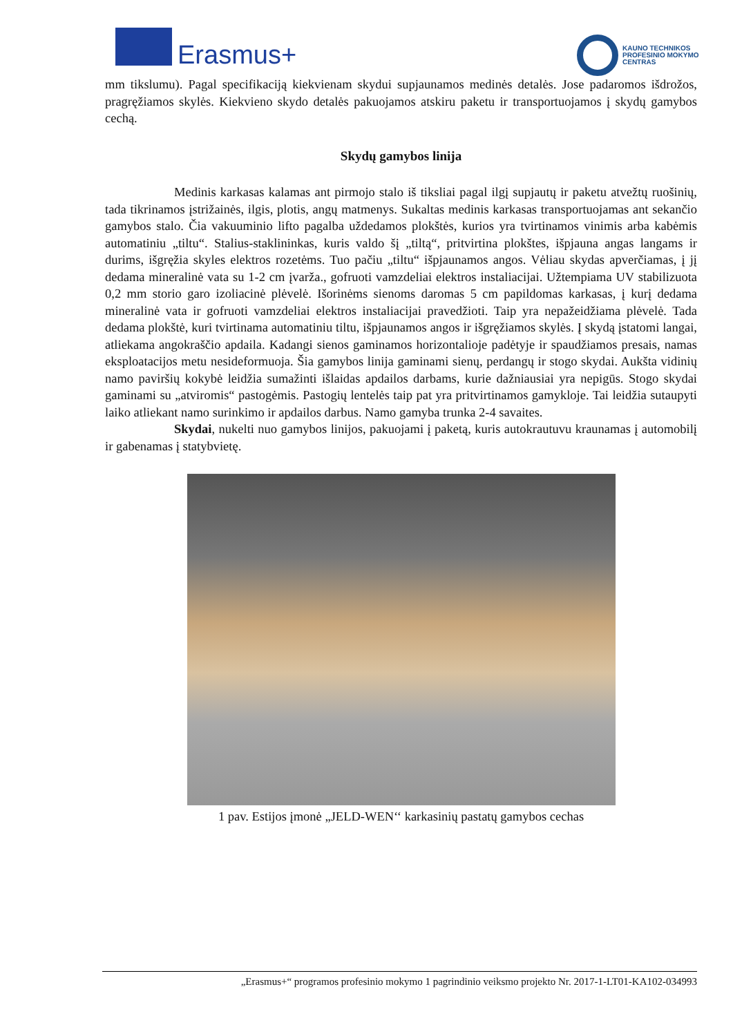Erasmus+
KAUNO TECHNIKOS
PROFESINIO MOKYMO
CENTRAS
mm tikslumu). Pagal specifikaciją kiekvienam skydui supjaunamos medinės detalės. Jose padaromos išdrožos, pragręžiamos skylės. Kiekvieno skydo detalės pakuojamos atskiru paketu ir transportuojamos į skydų gamybos cechą.
Skydų gamybos linija
Medinis karkasas kalamas ant pirmojo stalo iš tiksliai pagal ilgį supjautų ir paketu atvežtų ruošinių, tada tikrinamos įstrižainės, ilgis, plotis, angų matmenys. Sukaltas medinis karkasas transportuojamas ant sekančio gamybos stalo. Čia vakuuminio lifto pagalba uždedamos plokštės, kurios yra tvirtinamos vinimis arba kabėmis automatiniu „tiltu“. Stalius-staklininkas, kuris valdo šį „tiltą“, pritvirtina plokštes, išpjauna angas langams ir durims, išgręžia skyles elektros rozetėms. Tuo pačiu „tiltu“ išpjaunamos angos. Vėliau skydas apverčiamas, į jį dedama mineralinė vata su 1-2 cm įvarža., gofruoti vamzdeliai elektros instaliacijai. Užtempiama UV stabilizuota 0,2 mm storio garo izoliacinė plėvelė. Išorinėms sienoms daromas 5 cm papildomas karkasas, į kurį dedama mineralinė vata ir gofruoti vamzdeliai elektros instaliacijai pravedžioti. Taip yra nepažeidžiama plėvelė. Tada dedama plokštė, kuri tvirtinama automatiniu tiltu, išpjaunamos angos ir išgręžiamos skylės. Į skydą įstatomi langai, atliekama angokraščio apdaila. Kadangi sienos gaminamos horizontalioje padėtyje ir spaudžiamos presais, namas eksploatacijos metu nesideformuoja. Šia gamybos linija gaminami sienų, perdangų ir stogo skydai. Aukšta vidinių namo paviršių kokybė leidžia sumažinti išlaidas apdailos darbams, kurie dažniausiai yra nepigūs. Stogo skydai gaminami su „atviromis“ pastogėmis. Pastogių lentelės taip pat yra pritvirtinamos gamykloje. Tai leidžia sutaupyti laiko atliekant namo surinkimo ir apdailos darbus. Namo gamyba trunka 2-4 savaites.
Skydai, nukelti nuo gamybos linijos, pakuojami į paketą, kuris autokrautuvu kraunamas į automobilį ir gabenamas į statybvietę.
1 pav. Estijos įmonė „JELD-WEN‘‘ karkasinių pastatų gamybos cechas
„Erasmus+“ programos profesinio mokymo 1 pagrindinio veiksmo projekto Nr. 2017-1-LT01-KA102-034993